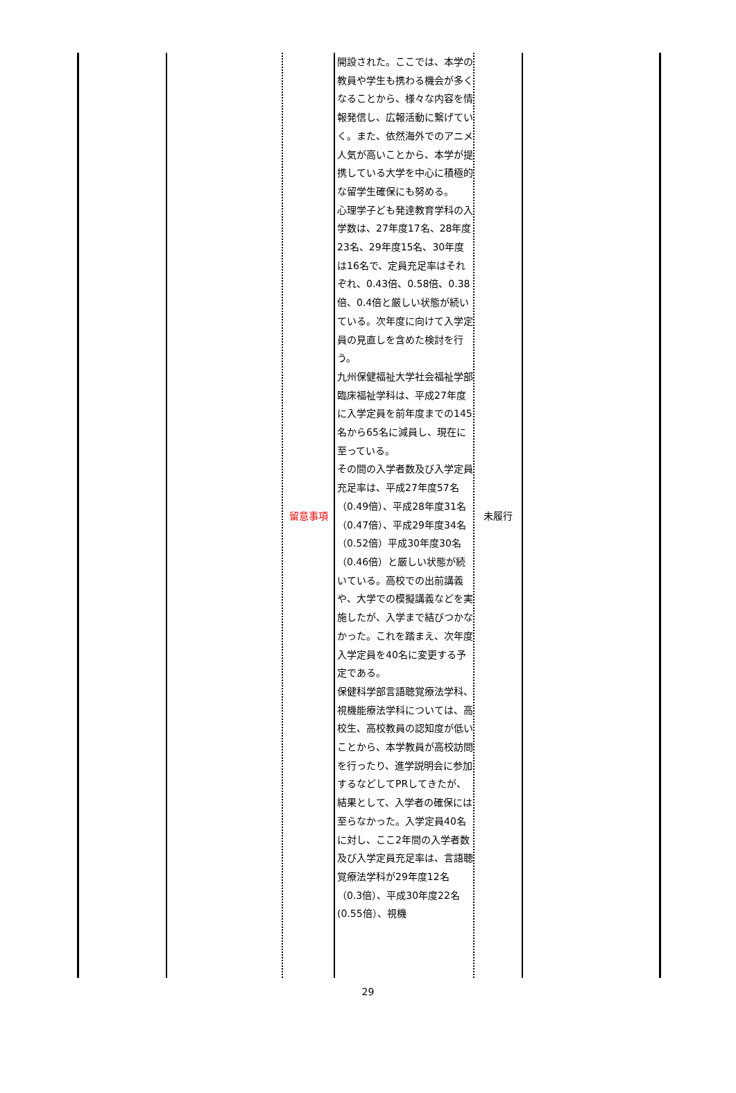| | | 留意事項 | 開設された。ここでは、本学の教員や学生も携わる機会が多くなることから、様々な内容を情報発信し、広報活動に繋げていく。また、依然海外でのアニメ人気が高いことから、本学が提携している大学を中心に積極的な留学生確保にも努める。 心理学子ども発達教育学科の入学数は、27年度17名、28年度23名、29年度15名、30年度は16名で、定員充足率はそれぞれ、0.43倍、0.58倍、0.38倍、0.4倍と厳しい状態が続いている。次年度に向けて入学定員の見直しを含めた検討を行う。 九州保健福祉大学社会福祉学部臨床福祉学科は、平成27年度に入学定員を前年度までの145名から65名に減員し、現在に至っている。 その間の入学者数及び入学定員充足率は、平成27年度57名（0.49倍）、平成28年度31名（0.47倍）、平成29年度34名（0.52倍）平成30年度30名（0.46倍）と厳しい状態が続いている。高校での出前講義や、大学での模擬講義などを実施したが、入学まで結びつかなかった。これを踏まえ、次年度入学定員を40名に変更する予定である。 保健科学部言語聴覚療法学科、視機能療法学科については、高校生、高校教員の認知度が低いことから、本学教員が高校訪問を行ったり、進学説明会に参加するなどしてPRしてきたが、結果として、入学者の確保には至らなかった。入学定員40名に対し、ここ2年間の入学者数及び入学定員充足率は、言語聴覚療法学科が29年度12名（0.3倍）、平成30年度22名(0.55倍）、視機 | 未履行 | |
29